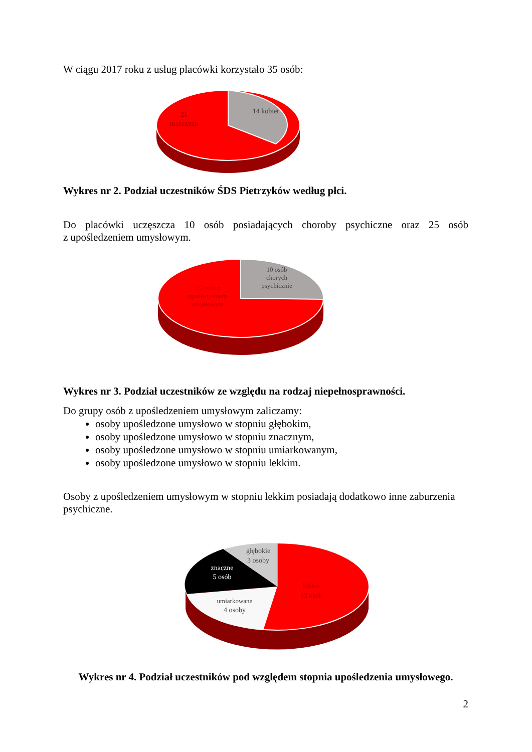W ciągu 2017 roku z usług placówki korzystało 35 osób:
14 kobiet
21
mężczyzn
Wykres nr 2. Podział uczestników ŚDS Pietrzyków według płci.
Do placówki uczęszcza 10 osób posiadających choroby psychiczne oraz 25 osób
z upośledzeniem umysłowym.
10 osób
chorych
psychicznie
25 osób z
upośledzeniem
umysłowym
Wykres nr 3. Podział uczestników ze względu na rodzaj niepełnosprawności.
Do grupy osób z upośledzeniem umysłowym zaliczamy:
osoby upośledzone umysłowo w stopniu głębokim,
osoby upośledzone umysłowo w stopniu znacznym,
osoby upośledzone umysłowo w stopniu umiarkowanym,
osoby upośledzone umysłowo w stopniu lekkim.
Osoby z upośledzeniem umysłowym w stopniu lekkim posiadają dodatkowo inne zaburzenia psychiczne.
głębokie
3 osoby
znaczne
5 osób
umiarkowane
4 osoby
lekkie
13 osób
Wykres nr 4. Podział uczestników pod względem stopnia upośledzenia umysłowego.
2